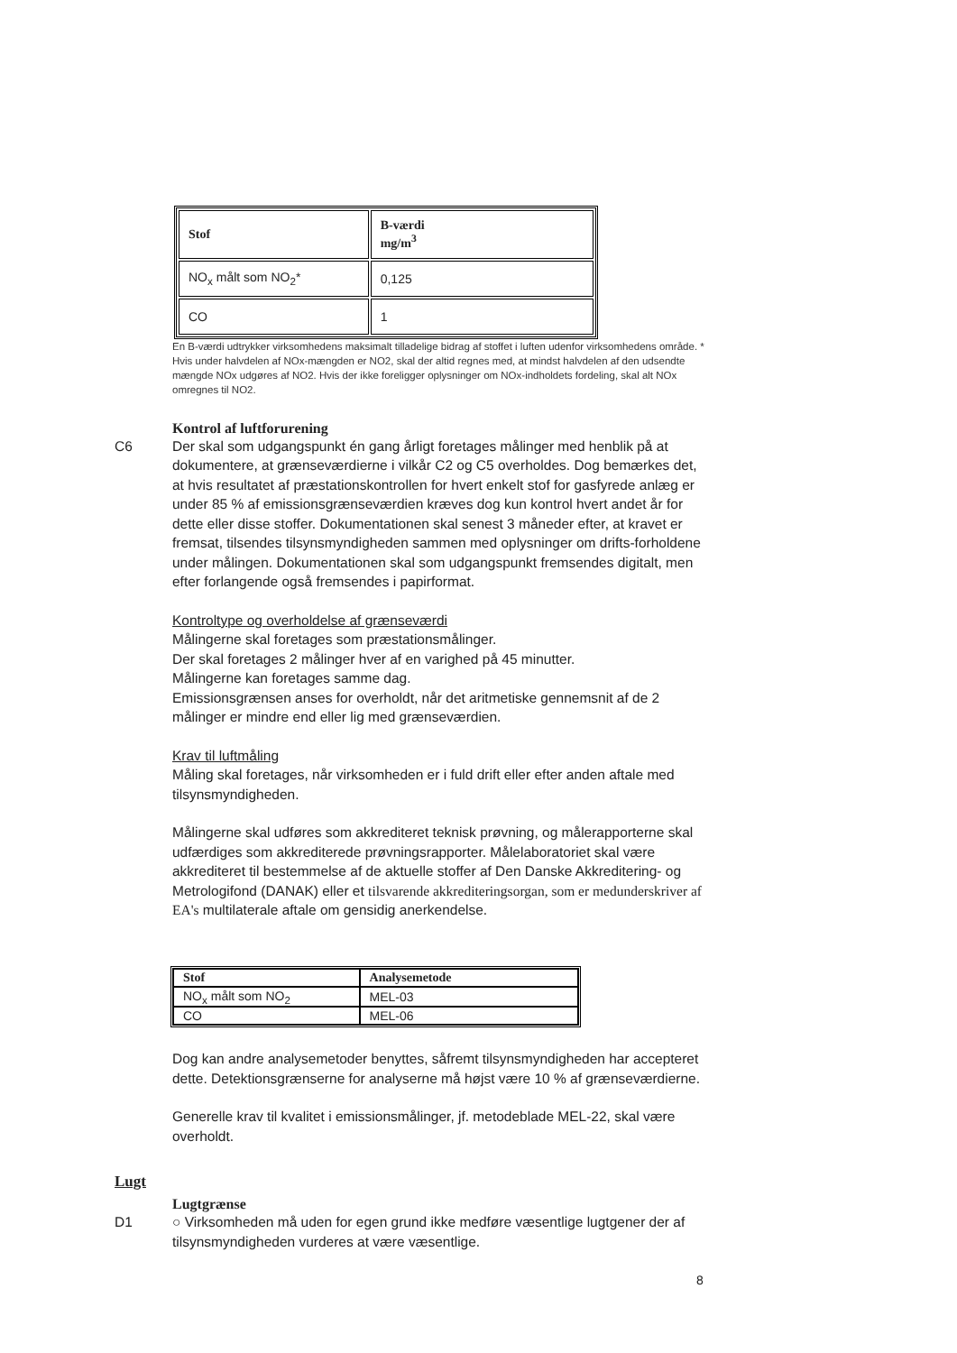| Stof | B-værdi mg/m<sup>3</sup> |
| --- | --- |
| NO<sub>x</sub> målt som NO<sub>2</sub>* | 0,125 |
| CO | 1 |
En B-værdi udtrykker virksomhedens maksimalt tilladelige bidrag af stoffet i luften udenfor virksomhedens område. * Hvis under halvdelen af NOx-mængden er NO2, skal der altid regnes med, at mindst halvdelen af den udsendte mængde NOx udgøres af NO2. Hvis der ikke foreligger oplysninger om NOx-indholdets fordeling, skal alt NOx omregnes til NO2.
Kontrol af luftforurening
C6 Der skal som udgangspunkt én gang årligt foretages målinger med henblik på at dokumentere, at grænseværdierne i vilkår C2 og C5 overholdes. Dog bemærkes det, at hvis resultatet af præstationskontrollen for hvert enkelt stof for gasfyrede anlæg er under 85 % af emissionsgrænseværdien kræves dog kun kontrol hvert andet år for dette eller disse stoffer. Dokumentationen skal senest 3 måneder efter, at kravet er fremsat, tilsendes tilsynsmyndigheden sammen med oplysninger om drifts-forholdene under målingen. Dokumentationen skal som udgangspunkt fremsendes digitalt, men efter forlangende også fremsendes i papirformat.
Kontroltype og overholdelse af grænseværdi
Målingerne skal foretages som præstationsmålinger.
Der skal foretages 2 målinger hver af en varighed på 45 minutter.
Målingerne kan foretages samme dag.
Emissionsgrænsen anses for overholdt, når det aritmetiske gennemsnit af de 2 målinger er mindre end eller lig med grænseværdien.
Krav til luftmåling
Måling skal foretages, når virksomheden er i fuld drift eller efter anden aftale med tilsynsmyndigheden.
Målingerne skal udføres som akkrediteret teknisk prøvning, og målerapporterne skal udfærdiges som akkrediterede prøvningsrapporter. Målelaboratoriet skal være akkrediteret til bestemmelse af de aktuelle stoffer af Den Danske Akkreditering- og Metrologifond (DANAK) eller et tilsvarende akkrediteringsorgan, som er medunderskriver af EA's multilaterale aftale om gensidig anerkendelse.
| Stof | Analysemetode |
| --- | --- |
| NO<sub>x</sub> målt som NO<sub>2</sub> | MEL-03 |
| CO | MEL-06 |
Dog kan andre analysemetoder benyttes, såfremt tilsynsmyndigheden har accepteret dette. Detektionsgrænserne for analyserne må højst være 10 % af grænseværdierne.
Generelle krav til kvalitet i emissionsmålinger, jf. metodeblade MEL-22, skal være overholdt.
Lugt
Lugtgrænse
D1 ○ Virksomheden må uden for egen grund ikke medføre væsentlige lugtgener der af tilsynsmyndigheden vurderes at være væsentlige.
8